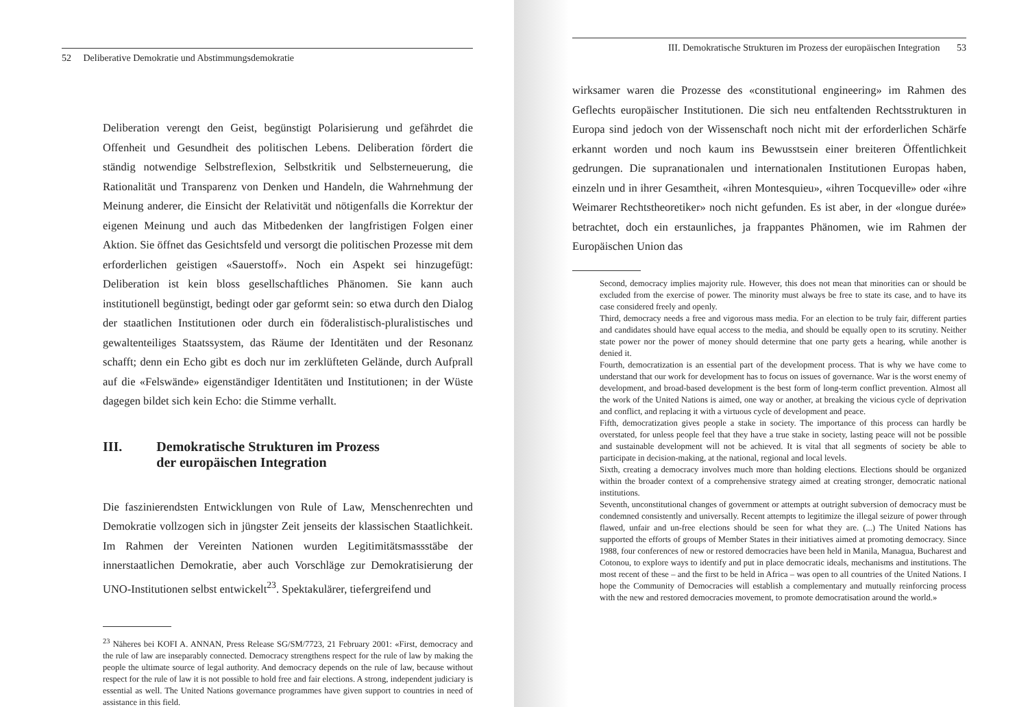52 Deliberative Demokratie und Abstimmungsdemokratie
Deliberation verengt den Geist, begünstigt Polarisierung und gefährdet die Offenheit und Gesundheit des politischen Lebens. Deliberation fördert die ständig notwendige Selbstreflexion, Selbstkritik und Selbsterneuerung, die Rationalität und Transparenz von Denken und Handeln, die Wahrnehmung der Meinung anderer, die Einsicht der Relativität und nötigenfalls die Korrektur der eigenen Meinung und auch das Mitbedenken der langfristigen Folgen einer Aktion. Sie öffnet das Gesichtsfeld und versorgt die politischen Prozesse mit dem erforderlichen geistigen «Sauerstoff». Noch ein Aspekt sei hinzugefügt: Deliberation ist kein bloss gesellschaftliches Phänomen. Sie kann auch institutionell begünstigt, bedingt oder gar geformt sein: so etwa durch den Dialog der staatlichen Institutionen oder durch ein föderalistisch-pluralistisches und gewaltenteiliges Staatssystem, das Räume der Identitäten und der Resonanz schafft; denn ein Echo gibt es doch nur im zerklüfteten Gelände, durch Aufprall auf die «Felswände» eigenständiger Identitäten und Institutionen; in der Wüste dagegen bildet sich kein Echo: die Stimme verhallt.
III. Demokratische Strukturen im Prozess
der europäischen Integration
Die faszinierendsten Entwicklungen von Rule of Law, Menschenrechten und Demokratie vollzogen sich in jüngster Zeit jenseits der klassischen Staatlichkeit. Im Rahmen der Vereinten Nationen wurden Legitimitätsmassstäbe der innerstaatlichen Demokratie, aber auch Vorschläge zur Demokratisierung der UNO-Institutionen selbst entwickelt<sup>23</sup>. Spektakulärer, tiefergreifend und
<sup>23</sup> Näheres bei KOFI A. ANNAN, Press Release SG/SM/7723, 21 February 2001: «First, democracy and the rule of law are inseparably connected. Democracy strengthens respect for the rule of law by making the people the ultimate source of legal authority. And democracy depends on the rule of law, because without respect for the rule of law it is not possible to hold free and fair elections. A strong, independent judiciary is essential as well. The United Nations governance programmes have given support to countries in need of assistance in this field.
III. Demokratische Strukturen im Prozess der europäischen Integration 53
wirksamer waren die Prozesse des «constitutional engineering» im Rahmen des Geflechts europäischer Institutionen. Die sich neu entfaltenden Rechtsstrukturen in Europa sind jedoch von der Wissenschaft noch nicht mit der erforderlichen Schärfe erkannt worden und noch kaum ins Bewusstsein einer breiteren Öffentlichkeit gedrungen. Die supranationalen und internationalen Institutionen Europas haben, einzeln und in ihrer Gesamtheit, «ihren Montesquieu», «ihren Tocqueville» oder «ihre Weimarer Rechtstheoretiker» noch nicht gefunden. Es ist aber, in der «longue durée» betrachtet, doch ein erstaunliches, ja frappantes Phänomen, wie im Rahmen der Europäischen Union das
Second, democracy implies majority rule. However, this does not mean that minorities can or should be excluded from the exercise of power. The minority must always be free to state its case, and to have its case considered freely and openly.
Third, democracy needs a free and vigorous mass media. For an election to be truly fair, different parties and candidates should have equal access to the media, and should be equally open to its scrutiny. Neither state power nor the power of money should determine that one party gets a hearing, while another is denied it.
Fourth, democratization is an essential part of the development process. That is why we have come to understand that our work for development has to focus on issues of governance. War is the worst enemy of development, and broad-based development is the best form of long-term conflict prevention. Almost all the work of the United Nations is aimed, one way or another, at breaking the vicious cycle of deprivation and conflict, and replacing it with a virtuous cycle of development and peace.
Fifth, democratization gives people a stake in society. The importance of this process can hardly be overstated, for unless people feel that they have a true stake in society, lasting peace will not be possible and sustainable development will not be achieved. It is vital that all segments of society be able to participate in decision-making, at the national, regional and local levels.
Sixth, creating a democracy involves much more than holding elections. Elections should be organized within the broader context of a comprehensive strategy aimed at creating stronger, democratic national institutions.
Seventh, unconstitutional changes of government or attempts at outright subversion of democracy must be condemned consistently and universally. Recent attempts to legitimize the illegal seizure of power through flawed, unfair and un-free elections should be seen for what they are. (...) The United Nations has supported the efforts of groups of Member States in their initiatives aimed at promoting democracy. Since 1988, four conferences of new or restored democracies have been held in Manila, Managua, Bucharest and Cotonou, to explore ways to identify and put in place democratic ideals, mechanisms and institutions. The most recent of these – and the first to be held in Africa – was open to all countries of the United Nations. I hope the Community of Democracies will establish a complementary and mutually reinforcing process with the new and restored democracies movement, to promote democratisation around the world.»